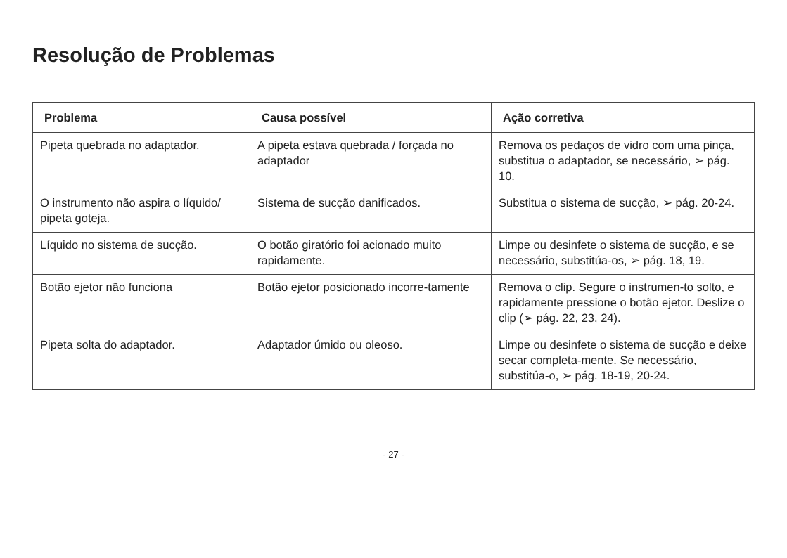Resolução de Problemas
| Problema | Causa possível | Ação corretiva |
| --- | --- | --- |
| Pipeta quebrada no adaptador. | A pipeta estava quebrada / forçada no adaptador | Remova os pedaços de vidro com uma pinça, substitua o adaptador, se necessário, ➢ pág. 10. |
| O instrumento não aspira o líquido/ pipeta goteja. | Sistema de sucção danificados. | Substitua o sistema de sucção, ➢ pág. 20-24. |
| Líquido no sistema de sucção. | O botão giratório foi acionado muito rapidamente. | Limpe ou desinfete o sistema de sucção, e se necessário, substitúa-os, ➢ pág. 18, 19. |
| Botão ejetor não funciona | Botão ejetor posicionado incorre-tamente | Remova o clip. Segure o instrumen-to solto, e rapidamente pressione o botão ejetor. Deslize o clip (➢ pág. 22, 23, 24). |
| Pipeta solta do adaptador. | Adaptador úmido ou oleoso. | Limpe ou desinfete o sistema de sucção e deixe secar completa-mente. Se necessário, substitúa-o, ➢ pág. 18-19, 20-24. |
- 27 -